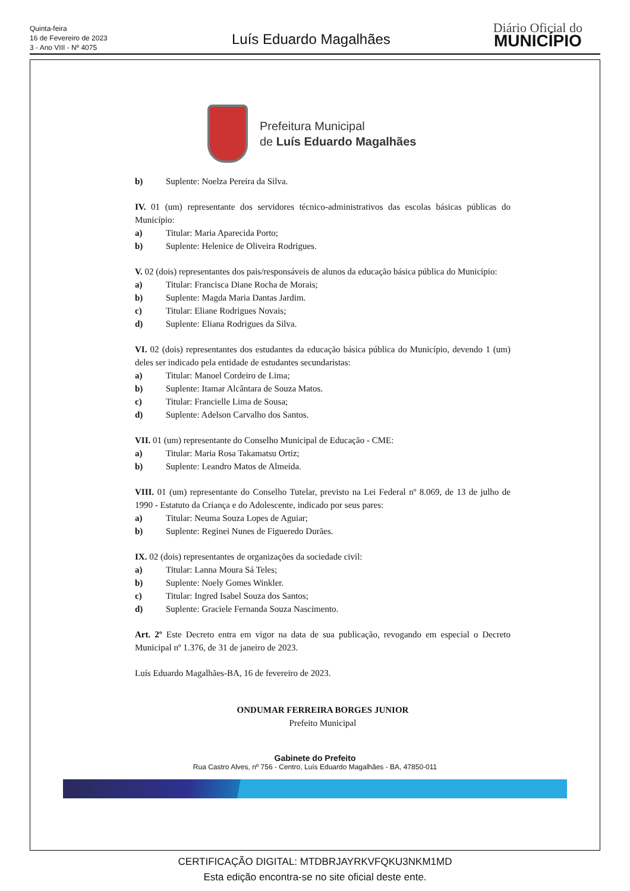Quinta-feira
16 de Fevereiro de 2023
3 - Ano VIII - Nº 4075
Luís Eduardo Magalhães
Diário Oficial do
MUNICÍPIO
Prefeitura Municipal
de Luís Eduardo Magalhães
b) Suplente: Noelza Pereira da Silva.
IV. 01 (um) representante dos servidores técnico-administrativos das escolas básicas públicas do Município:
a) Titular: Maria Aparecida Porto;
b) Suplente: Helenice de Oliveira Rodrigues.
V. 02 (dois) representantes dos pais/responsáveis de alunos da educação básica pública do Município:
a) Titular: Francisca Diane Rocha de Morais;
b) Suplente: Magda Maria Dantas Jardim.
c) Titular: Eliane Rodrigues Novais;
d) Suplente: Eliana Rodrigues da Silva.
VI. 02 (dois) representantes dos estudantes da educação básica pública do Município, devendo 1 (um) deles ser indicado pela entidade de estudantes secundaristas:
a) Titular: Manoel Cordeiro de Lima;
b) Suplente: Itamar Alcântara de Souza Matos.
c) Titular: Francielle Lima de Sousa;
d) Suplente: Adelson Carvalho dos Santos.
VII. 01 (um) representante do Conselho Municipal de Educação - CME:
a) Titular: Maria Rosa Takamatsu Ortiz;
b) Suplente: Leandro Matos de Almeida.
VIII. 01 (um) representante do Conselho Tutelar, previsto na Lei Federal nº 8.069, de 13 de julho de 1990 - Estatuto da Criança e do Adolescente, indicado por seus pares:
a) Titular: Neuma Souza Lopes de Aguiar;
b) Suplente: Reginei Nunes de Figueredo Durães.
IX. 02 (dois) representantes de organizações da sociedade civil:
a) Titular: Lanna Moura Sá Teles;
b) Suplente: Noely Gomes Winkler.
c) Titular: Ingred Isabel Souza dos Santos;
d) Suplente: Graciele Fernanda Souza Nascimento.
Art. 2º Este Decreto entra em vigor na data de sua publicação, revogando em especial o Decreto Municipal nº 1.376, de 31 de janeiro de 2023.
Luís Eduardo Magalhães-BA, 16 de fevereiro de 2023.
ONDUMAR FERREIRA BORGES JUNIOR
Prefeito Municipal
Gabinete do Prefeito
Rua Castro Alves, nº 756 - Centro, Luís Eduardo Magalhães - BA, 47850-011
CERTIFICAÇÃO DIGITAL: MTDBRJAYRKVFQKU3NKM1MD
Esta edição encontra-se no site oficial deste ente.